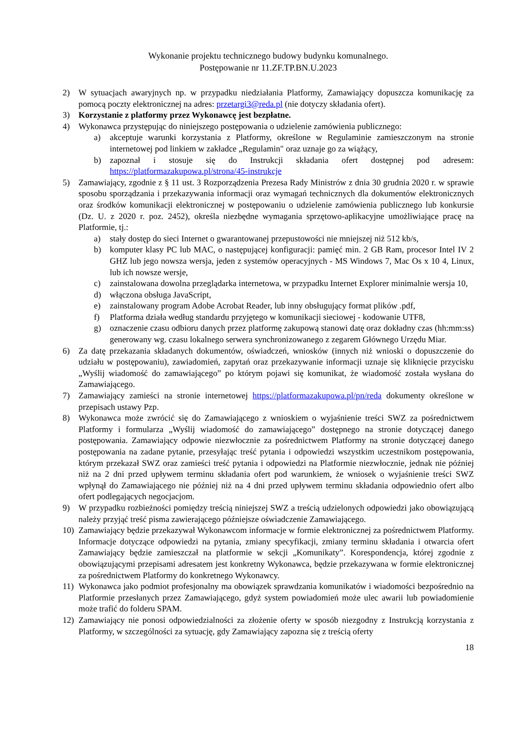Wykonanie projektu technicznego budowy budynku komunalnego.
Postępowanie nr 11.ZF.TP.BN.U.2023
2) W sytuacjach awaryjnych np. w przypadku niedziałania Platformy, Zamawiający dopuszcza komunikację za pomocą poczty elektronicznej na adres: przetargi3@reda.pl (nie dotyczy składania ofert).
3) Korzystanie z platformy przez Wykonawcę jest bezpłatne.
4) Wykonawca przystępując do niniejszego postępowania o udzielenie zamówienia publicznego:
a) akceptuje warunki korzystania z Platformy, określone w Regulaminie zamieszczonym na stronie internetowej pod linkiem w zakładce „Regulamin" oraz uznaje go za wiążący,
b) zapoznał i stosuje się do Instrukcji składania ofert dostępnej pod adresem: https://platformazakupowa.pl/strona/45-instrukcje
5) Zamawiający, zgodnie z § 11 ust. 3 Rozporządzenia Prezesa Rady Ministrów z dnia 30 grudnia 2020 r. w sprawie sposobu sporządzania i przekazywania informacji oraz wymagań technicznych dla dokumentów elektronicznych oraz środków komunikacji elektronicznej w postępowaniu o udzielenie zamówienia publicznego lub konkursie (Dz. U. z 2020 r. poz. 2452), określa niezbędne wymagania sprzętowo-aplikacyjne umożliwiające pracę na Platformie, tj.:
a) stały dostęp do sieci Internet o gwarantowanej przepustowości nie mniejszej niż 512 kb/s,
b) komputer klasy PC lub MAC, o następującej konfiguracji: pamięć min. 2 GB Ram, procesor Intel IV 2 GHZ lub jego nowsza wersja, jeden z systemów operacyjnych - MS Windows 7, Mac Os x 10 4, Linux, lub ich nowsze wersje,
c) zainstalowana dowolna przeglądarka internetowa, w przypadku Internet Explorer minimalnie wersja 10,
d) włączona obsługa JavaScript,
e) zainstalowany program Adobe Acrobat Reader, lub inny obsługujący format plików .pdf,
f) Platforma działa według standardu przyjętego w komunikacji sieciowej - kodowanie UTF8,
g) oznaczenie czasu odbioru danych przez platformę zakupową stanowi datę oraz dokładny czas (hh:mm:ss) generowany wg. czasu lokalnego serwera synchronizowanego z zegarem Głównego Urzędu Miar.
6) Za datę przekazania składanych dokumentów, oświadczeń, wniosków (innych niż wnioski o dopuszczenie do udziału w postępowaniu), zawiadomień, zapytań oraz przekazywanie informacji uznaje się kliknięcie przycisku „Wyślij wiadomość do zamawiającego” po którym pojawi się komunikat, że wiadomość została wysłana do Zamawiającego.
7) Zamawiający zamieści na stronie internetowej https://platformazakupowa.pl/pn/reda dokumenty określone w przepisach ustawy Pzp.
8) Wykonawca może zwrócić się do Zamawiającego z wnioskiem o wyjaśnienie treści SWZ za pośrednictwem Platformy i formularza „Wyślij wiadomość do zamawiającego” dostępnego na stronie dotyczącej danego postępowania. Zamawiający odpowie niezwłocznie za pośrednictwem Platformy na stronie dotyczącej danego postępowania na zadane pytanie, przesyłając treść pytania i odpowiedzi wszystkim uczestnikom postępowania, którym przekazał SWZ oraz zamieści treść pytania i odpowiedzi na Platformie niezwłocznie, jednak nie później niż na 2 dni przed upływem terminu składania ofert pod warunkiem, że wniosek o wyjaśnienie treści SWZ wpłynął do Zamawiającego nie później niż na 4 dni przed upływem terminu składania odpowiednio ofert albo ofert podlegających negocjacjom.
9) W przypadku rozbieżności pomiędzy treścią niniejszej SWZ a treścią udzielonych odpowiedzi jako obowiązującą należy przyjąć treść pisma zawierającego późniejsze oświadczenie Zamawiającego.
10) Zamawiający będzie przekazywał Wykonawcom informacje w formie elektronicznej za pośrednictwem Platformy. Informacje dotyczące odpowiedzi na pytania, zmiany specyfikacji, zmiany terminu składania i otwarcia ofert Zamawiający będzie zamieszczał na platformie w sekcji „Komunikaty”. Korespondencja, której zgodnie z obowiązującymi przepisami adresatem jest konkretny Wykonawca, będzie przekazywana w formie elektronicznej za pośrednictwem Platformy do konkretnego Wykonawcy.
11) Wykonawca jako podmiot profesjonalny ma obowiązek sprawdzania komunikatów i wiadomości bezpośrednio na Platformie przesłanych przez Zamawiającego, gdyż system powiadomień może ulec awarii lub powiadomienie może trafić do folderu SPAM.
12) Zamawiający nie ponosi odpowiedzialności za złożenie oferty w sposób niezgodny z Instrukcją korzystania z Platformy, w szczególności za sytuację, gdy Zamawiający zapozna się z treścią oferty
18